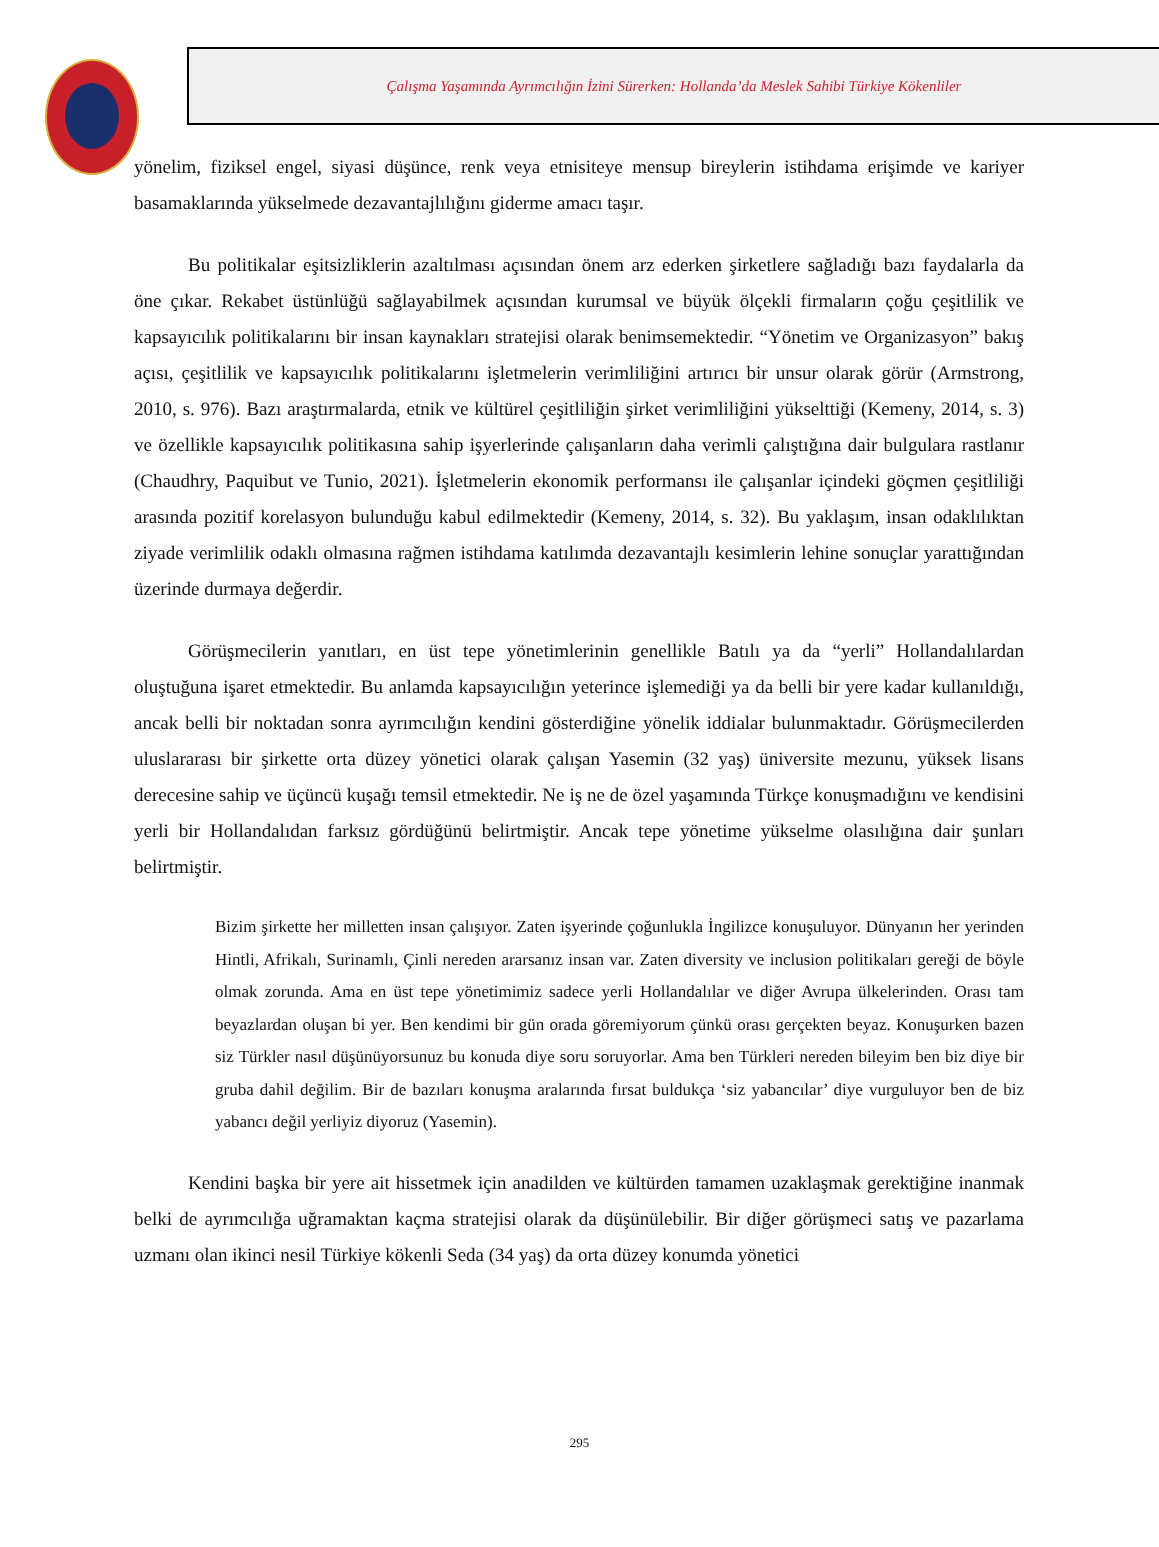Çalışma Yaşamında Ayrımcılığın İzini Sürerken: Hollanda’da Meslek Sahibi Türkiye Kökenliler
yönelim, fiziksel engel, siyasi düşünce, renk veya etnisiteye mensup bireylerin istihdama erişimde ve kariyer basamaklarında yükselmede dezavantajlılığını giderme amacı taşır.
Bu politikalar eşitsizliklerin azaltılması açısından önem arz ederken şirketlere sağladığı bazı faydalarla da öne çıkar. Rekabet üstünlüğü sağlayabilmek açısından kurumsal ve büyük ölçekli firmaların çoğu çeşitlilik ve kapsayıcılık politikalarını bir insan kaynakları stratejisi olarak benimsemektedir. “Yönetim ve Organizasyon” bakış açısı, çeşitlilik ve kapsayıcılık politikalarını işletmelerin verimliliğini artırıcı bir unsur olarak görür (Armstrong, 2010, s. 976). Bazı araştırmalarda, etnik ve kültürel çeşitliliğin şirket verimliliğini yükselttiği (Kemeny, 2014, s. 3) ve özellikle kapsayıcılık politikasına sahip işyerlerinde çalışanların daha verimli çalıştığına dair bulgulara rastlanır (Chaudhry, Paquibut ve Tunio, 2021). İşletmelerin ekonomik performansı ile çalışanlar içindeki göçmen çeşitliliği arasında pozitif korelasyon bulunduğu kabul edilmektedir (Kemeny, 2014, s. 32). Bu yaklaşım, insan odaklılıktan ziyade verimlilik odaklı olmasına rağmen istihdama katılımda dezavantajlı kesimlerin lehine sonuçlar yarattığından üzerinde durmaya değerdir.
Görüşmecilerin yanıtları, en üst tepe yönetimlerinin genellikle Batılı ya da “yerli” Hollandalılardan oluştuğuna işaret etmektedir. Bu anlamda kapsayıcılığın yeterince işlemediği ya da belli bir yere kadar kullanıldığı, ancak belli bir noktadan sonra ayrımcılığın kendini gösterdiğine yönelik iddialar bulunmaktadır. Görüşmecilerden uluslararası bir şirkette orta düzey yönetici olarak çalışan Yasemin (32 yaş) üniversite mezunu, yüksek lisans derecesine sahip ve üçüncü kuşağı temsil etmektedir. Ne iş ne de özel yaşamında Türkçe konuşmadığını ve kendisini yerli bir Hollandalıdan farksız gördüğünü belirtmiştir. Ancak tepe yönetime yükselme olasılığına dair şunları belirtmiştir.
Bizim şirkette her milletten insan çalışıyor. Zaten işyerinde çoğunlukla İngilizce konuşuluyor. Dünyanın her yerinden Hintli, Afrikalı, Surinamlı, Çinli nereden ararsanız insan var. Zaten diversity ve inclusion politikaları gereği de böyle olmak zorunda. Ama en üst tepe yönetimimiz sadece yerli Hollandalılar ve diğer Avrupa ülkelerinden. Orası tam beyazlardan oluşan bi yer. Ben kendimi bir gün orada göremiyorum çünkü orası gerçekten beyaz. Konuşurken bazen siz Türkler nasıl düşünüyorsunuz bu konuda diye soru soruyorlar. Ama ben Türkleri nereden bileyim ben biz diye bir gruba dahil değilim. Bir de bazıları konuşma aralarında fırsat buldukça ‘siz yabancılar’ diye vurguluyor ben de biz yabancı değil yerliyiz diyoruz (Yasemin).
Kendini başka bir yere ait hissetmek için anadilden ve kültürden tamamen uzaklaşmak gerektiğine inanmak belki de ayrımcılığa uğramaktan kaçma stratejisi olarak da düşünülebilir. Bir diğer görüşmeci satış ve pazarlama uzmanı olan ikinci nesil Türkiye kökenli Seda (34 yaş) da orta düzey konumda yönetici
295